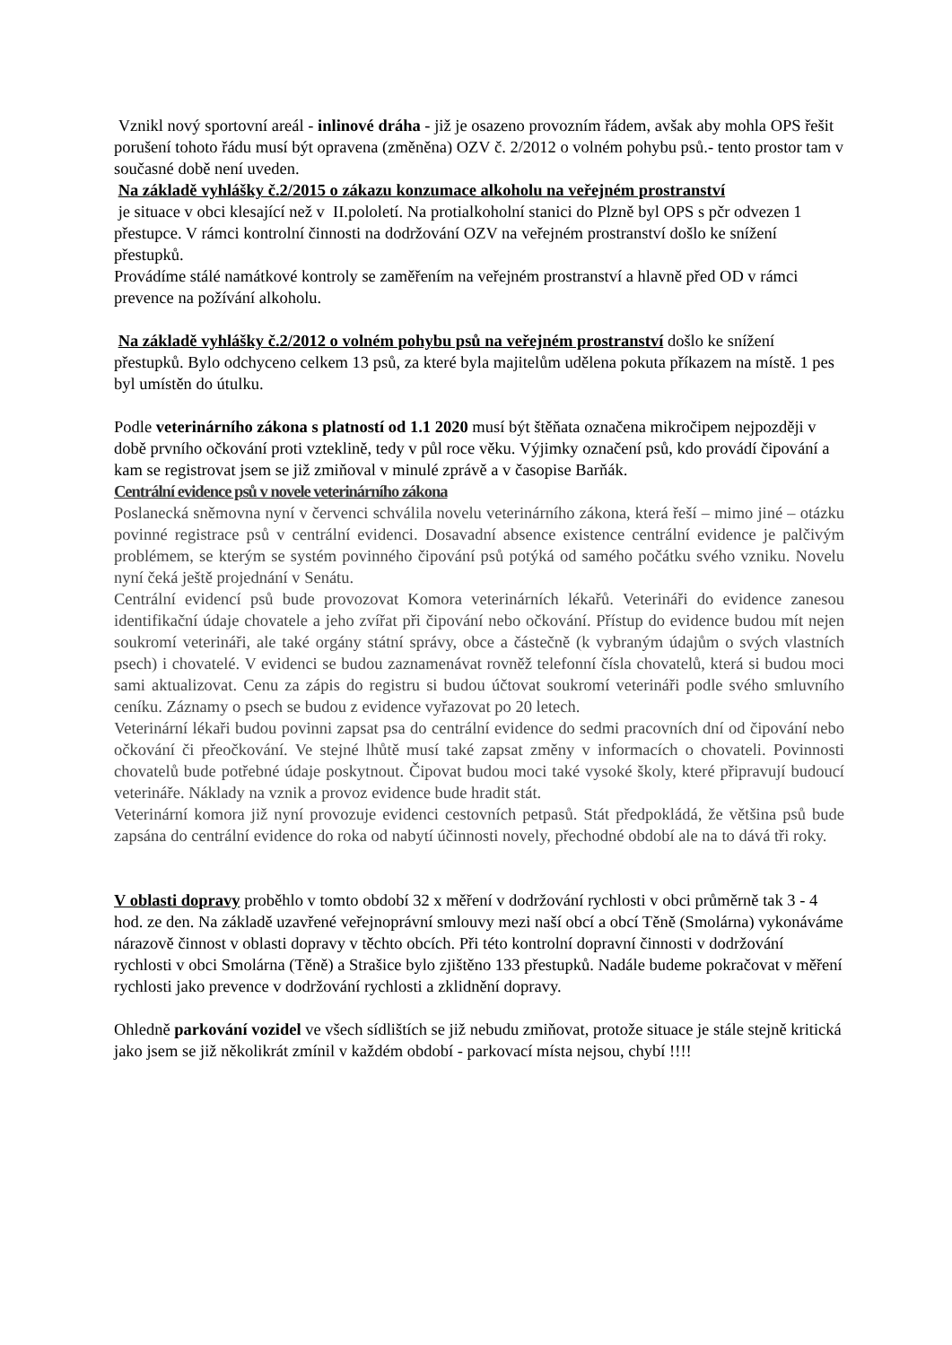Vznikl nový sportovní areál - inlinové dráha - již je osazeno provozním řádem, avšak aby mohla OPS řešit porušení tohoto řádu musí být opravena (změněna) OZV č. 2/2012 o volném pohybu psů.- tento prostor tam v současné době není uveden.
Na základě vyhlášky č.2/2015 o zákazu konzumace alkoholu na veřejném prostranství
je situace v obci klesající než v II.pololetí. Na protialkoholní stanici do Plzně byl OPS s pčr odvezen 1 přestupce. V rámci kontrolní činnosti na dodržování OZV na veřejném prostranství došlo ke snížení přestupků.
Provádíme stálé namátkové kontroly se zaměřením na veřejném prostranství a hlavně před OD v rámci prevence na požívání alkoholu.
Na základě vyhlášky č.2/2012 o volném pohybu psů na veřejném prostranství došlo ke snížení přestupků. Bylo odchyceno celkem 13 psů, za které byla majitelům udělena pokuta příkazem na místě. 1 pes byl umístěn do útulku.
Podle veterinárního zákona s platností od 1.1 2020 musí být štěňata označena mikročipem nejpozději v době prvního očkování proti vzteklině, tedy v půl roce věku. Výjimky označení psů, kdo provádí čipování a kam se registrovat jsem se již zmiňoval v minulé zprávě a v časopise Barňák.
Centrální evidence psů v novele veterinárního zákona
Poslanecká sněmovna nyní v červenci schválila novelu veterinárního zákona, která řeší – mimo jiné – otázku povinné registrace psů v centrální evidenci. Dosavadní absence existence centrální evidence je palčivým problémem, se kterým se systém povinného čipování psů potýká od samého počátku svého vzniku. Novelu nyní čeká ještě projednání v Senátu.
Centrální evidencí psů bude provozovat Komora veterinárních lékařů. Veterináři do evidence zanesou identifikační údaje chovatele a jeho zvířat při čipování nebo očkování. Přístup do evidence budou mít nejen soukromí veterináři, ale také orgány státní správy, obce a částečně (k vybraným údajům o svých vlastních psech) i chovatelé. V evidenci se budou zaznamenávat rovněž telefonní čísla chovatelů, která si budou moci sami aktualizovat. Cenu za zápis do registru si budou účtovat soukromí veterináři podle svého smluvního ceníku. Záznamy o psech se budou z evidence vyřazovat po 20 letech.
Veterinární lékaři budou povinni zapsat psa do centrální evidence do sedmi pracovních dní od čipování nebo očkování či přeočkování. Ve stejné lhůtě musí také zapsat změny v informacích o chovateli. Povinnosti chovatelů bude potřebné údaje poskytnout. Čipovat budou moci také vysoké školy, které připravují budoucí veterináře. Náklady na vznik a provoz evidence bude hradit stát.
Veterinární komora již nyní provozuje evidenci cestovních petpasů. Stát předpokládá, že většina psů bude zapsána do centrální evidence do roka od nabytí účinnosti novely, přechodné období ale na to dává tři roky.
V oblasti dopravy proběhlo v tomto období 32 x měření v dodržování rychlosti v obci průměrně tak 3 - 4 hod. ze den. Na základě uzavřené veřejnoprávní smlouvy mezi naší obcí a obcí Těně (Smolárna) vykonáváme nárazově činnost v oblasti dopravy v těchto obcích. Při této kontrolní dopravní činnosti v dodržování rychlosti v obci Smolárna (Těně) a Strašice bylo zjištěno 133 přestupků. Nadále budeme pokračovat v měření rychlosti jako prevence v dodržování rychlosti a zklidnění dopravy.
Ohledně parkování vozidel ve všech sídlištích se již nebudu zmiňovat, protože situace je stále stejně kritická jako jsem se již několikrát zmínil v každém období - parkovací místa nejsou, chybí !!!!